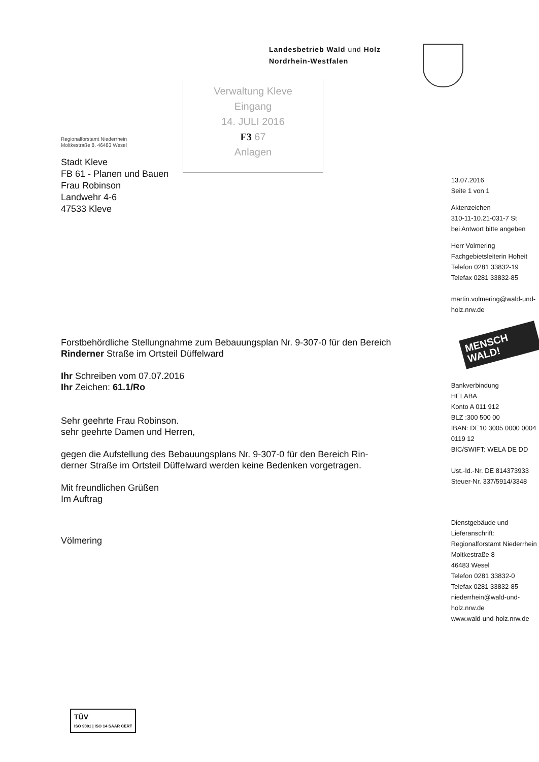Landesbetrieb Wald und Holz
Nordrhein-Westfalen
Verwaltung Kleve
Eingang
14. JULI 2016
F3 67
Anlagen
Regionalforstamt Niederrhein
Moltkestraße 8. 46483 Wesel
Stadt Kleve
FB 61 - Planen und Bauen
Frau Robinson
Landwehr 4-6
47533 Kleve
Forstbehördliche Stellungnahme zum Bebauungsplan Nr. 9-307-0 für den Bereich Rinderner Straße im Ortsteil Düffelward
Ihr Schreiben vom 07.07.2016
Ihr Zeichen: 61.1/Ro
Sehr geehrte Frau Robinson.
sehr geehrte Damen und Herren,
gegen die Aufstellung des Bebauungsplans Nr. 9-307-0 für den Bereich Rin-derner Straße im Ortsteil Düffelward werden keine Bedenken vorgetragen.
Mit freundlichen Grüßen
Im Auftrag
Völmering
13.07.2016
Seite 1 von 1
Aktenzeichen
310-11-10.21-031-7 St
bei Antwort bitte angeben
Herr Volmering
Fachgebietsleiterin Hoheit
Telefon 0281 33832-19
Telefax 0281 33832-85
martin.volmering@wald-und-holz.nrw.de
MENSCH WALD!
Bankverbindung
HELABA
Konto A 011 912
BLZ :300 500 00
IBAN: DE10 3005 0000 0004 0119 12
BIC/SWIFT: WELA DE DD
Ust.-Id.-Nr. DE 814373933
Steuer-Nr. 337/5914/3348
Dienstgebäude und Lieferanschrift:
Regionalforstamt Niederrhein
Moltkestraße 8
46483 Wesel
Telefon 0281 33832-0
Telefax 0281 33832-85
niederrhein@wald-und-holz.nrw.de
www.wald-und-holz.nrw.de
TÜV
ISO 9001 | ISO 14 SAAR CERT